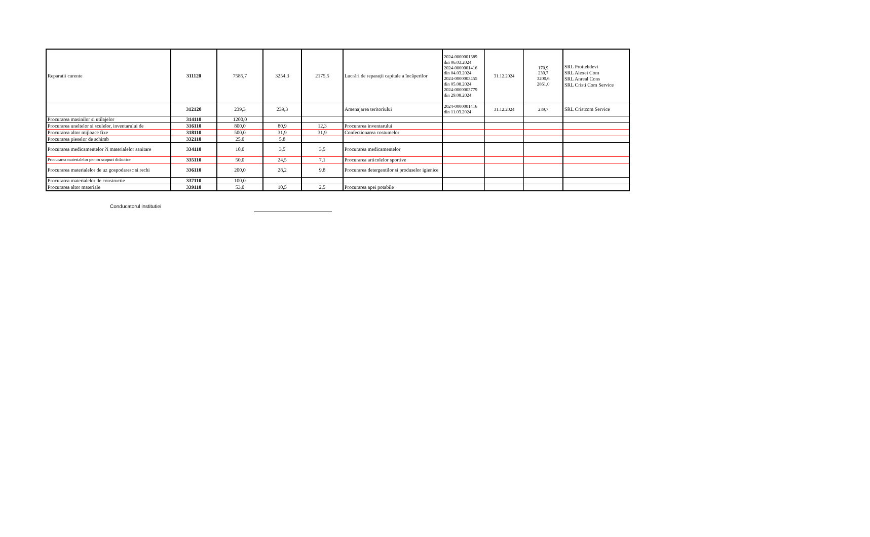| Reparatii curente | 311120 | 7585,7 | 3254,3 | 2175,5 | Lucrări de reparații capitale a încăperilor | 2024-0000001389 din 06.03.2024 2024-0000001416 din 04.03.2024 2024-0000003455 din 05.08.2024 2024-0000003779 din 29.08.2024 | 31.12.2024 | 170,9 239,7 3200,6 2861,0 | SRL Proitehdevi SRL Alexei Com SRL Anreal Cons SRL Cristi Com Service |
| | 312120 | 239,3 | 239,3 | | Amenajarea teritoriului | 2024-0000001416 din 11.03.2024 | 31.12.2024 | 239,7 | SRL Cristcom Service |
| Procurarea masinilor si utilajelor | 314110 | 1200,0 | | | | | | | |
| Procurarea uneltelor si sculelor, inventarului de | 316110 | 800,0 | 80,9 | 12,3 | Procurarea inventarului | | | | |
| Procurarea altor mijloace fixe | 318110 | 500,0 | 31,9 | 31,9 | Confectionarea costumelor | | | | |
| Procurarea pieselor de schimb | 332110 | 25,0 | 5,8 | | | | | | |
| Procurarea medicamentelor ?i materialelor sanitare | 334110 | 10,0 | 3,5 | 3,5 | Procurarea medicamentelor | | | | |
| Procurarea materialelor pentru scopuri didactice | 335110 | 50,0 | 24,5 | 7,1 | Procurarea articolelor sportive | | | | |
| Procurarea materialelor de uz gospodaresc si rechi | 336110 | 200,0 | 28,2 | 9,8 | Procurarea detergentilor si produselor igienice | | | | |
| Procurarea materialelor de constructie | 337110 | 100,0 | | | | | | | |
| Procurarea altor materiale | 339110 | 53,0 | 10,5 | 2,5 | Procurarea apei potabile | | | | |
Conducatorul institutiei